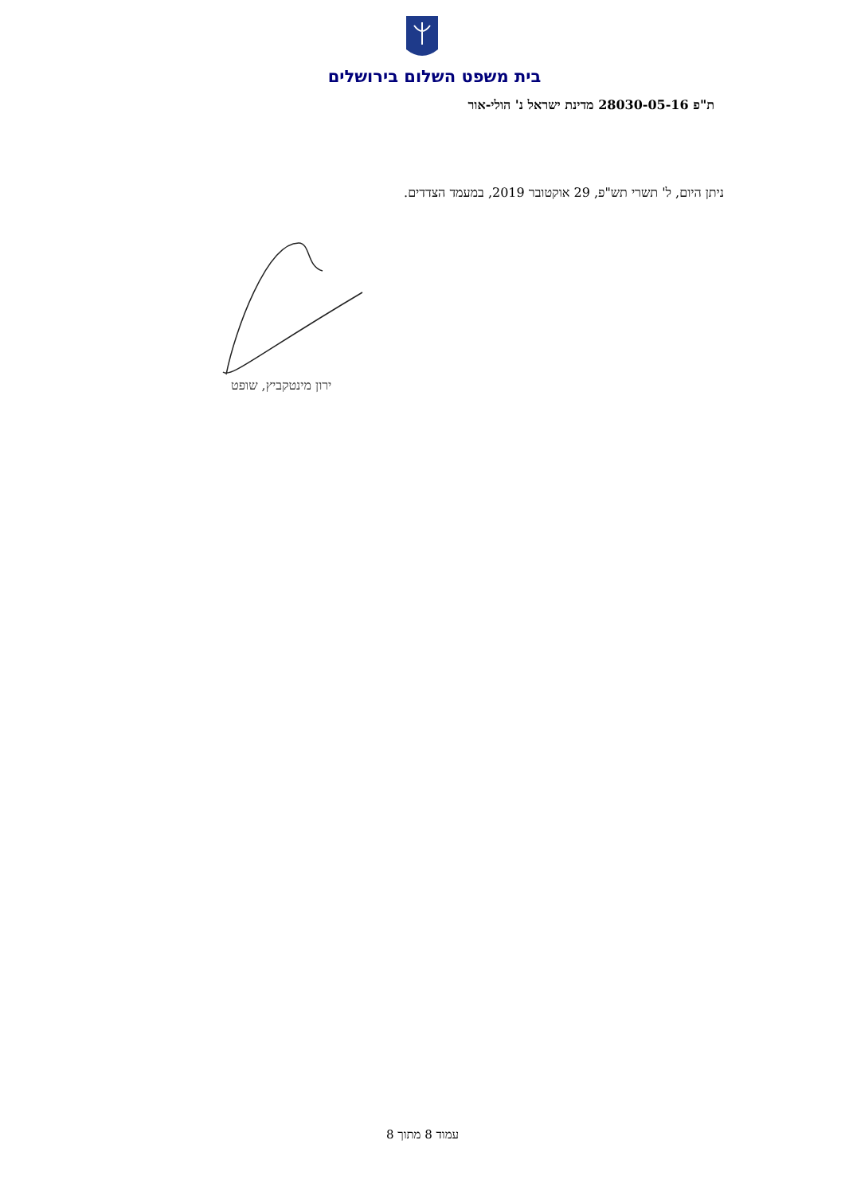בית משפט השלום בירושלים
ת"פ 28030-05-16 מדינת ישראל נ' הולי-אור
ניתן היום, ל' תשרי תש"פ, 29 אוקטובר 2019, במעמד הצדדים.
ירון מינטקביץ, שופט
עמוד 8 מתוך 8